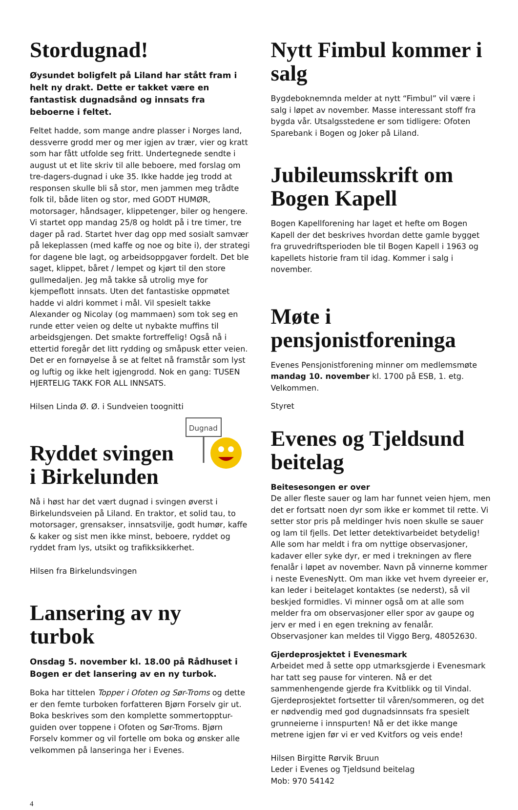Stordugnad!
Øysundet boligfelt på Liland har stått fram i helt ny drakt. Dette er takket være en fantastisk dugnadsånd og innsats fra beboerne i feltet.
Feltet hadde, som mange andre plasser i Norges land, dessverre grodd mer og mer igjen av trær, vier og kratt som har fått utfolde seg fritt. Undertegnede sendte i august ut et lite skriv til alle beboere, med forslag om tre-dagers-dugnad i uke 35. Ikke hadde jeg trodd at responsen skulle bli så stor, men jammen meg trådte folk til, både liten og stor, med GODT HUMØR, motorsager, håndsager, klippetenger, biler og hengere. Vi startet opp mandag 25/8 og holdt på i tre timer, tre dager på rad. Startet hver dag opp med sosialt samvær på lekeplassen (med kaffe og noe og bite i), der strategi for dagene ble lagt, og arbeidsoppgaver fordelt. Det ble saget, klippet, båret / lempet og kjørt til den store gullmedaljen. Jeg må takke så utrolig mye for kjempeflott innsats. Uten det fantastiske oppmøtet hadde vi aldri kommet i mål. Vil spesielt takke Alexander og Nicolay (og mammaen) som tok seg en runde etter veien og delte ut nybakte muffins til arbeidsgjengen. Det smakte fortreffelig! Også nå i ettertid foregår det litt rydding og småpusk etter veien. Det er en fornøyelse å se at feltet nå framstår som lyst og luftig og ikke helt igjengrodd. Nok en gang: TUSEN HJERTELIG TAKK FOR ALL INNSATS.
Hilsen Linda Ø. Ø. i Sundveien toognitti
Dugnad
Ryddet svingen i Birkelunden
Nå i høst har det vært dugnad i svingen øverst i Birkelundsveien på Liland. En traktor, et solid tau, to motorsager, grensakser, innsatsvilje, godt humør, kaffe & kaker og sist men ikke minst, beboere, ryddet og ryddet fram lys, utsikt og trafikksikkerhet.
Hilsen fra Birkelundsvingen
Lansering av ny turbok
Onsdag 5. november kl. 18.00 på Rådhuset i Bogen er det lansering av en ny turbok.
Boka har tittelen Topper i Ofoten og Sør-Troms og dette er den femte turboken forfatteren Bjørn Forselv gir ut. Boka beskrives som den komplette sommertopptur-guiden over toppene i Ofoten og Sør-Troms. Bjørn Forselv kommer og vil fortelle om boka og ønsker alle velkommen på lanseringa her i Evenes.
Nytt Fimbul kommer i salg
Bygdeboknemnda melder at nytt “Fimbul” vil være i salg i løpet av november. Masse interessant stoff fra bygda vår. Utsalgsstedene er som tidligere: Ofoten Sparebank i Bogen og Joker på Liland.
Jubileumsskrift om Bogen Kapell
Bogen Kapellforening har laget et hefte om Bogen Kapell der det beskrives hvordan dette gamle bygget fra gruvedriftsperioden ble til Bogen Kapell i 1963 og kapellets historie fram til idag. Kommer i salg i november.
Møte i pensjonistforeninga
Evenes Pensjonistforening minner om medlemsmøte mandag 10. november kl. 1700 på ESB, 1. etg. Velkommen.
Styret
Evenes og Tjeldsund beitelag
Beitesesongen er over
De aller fleste sauer og lam har funnet veien hjem, men det er fortsatt noen dyr som ikke er kommet til rette. Vi setter stor pris på meldinger hvis noen skulle se sauer og lam til fjells. Det letter detektivarbeidet betydelig!
Alle som har meldt i fra om nyttige observasjoner, kadaver eller syke dyr, er med i trekningen av flere fenalår i løpet av november. Navn på vinnerne kommer i neste EvenesNytt. Om man ikke vet hvem dyreeier er, kan leder i beitelaget kontaktes (se nederst), så vil beskjed formidles. Vi minner også om at alle som melder fra om observasjoner eller spor av gaupe og jerv er med i en egen trekning av fenalår. Observasjoner kan meldes til Viggo Berg, 48052630.
Gjerdeprosjektet i Evenesmark
Arbeidet med å sette opp utmarksgjerde i Evenesmark har tatt seg pause for vinteren. Nå er det sammenhengende gjerde fra Kvitblikk og til Vindal. Gjerdeprosjektet fortsetter til våren/sommeren, og det er nødvendig med god dugnadsinnsats fra spesielt grunneierne i innspurten! Nå er det ikke mange metrene igjen før vi er ved Kvitfors og veis ende!
Hilsen Birgitte Rørvik Bruun
Leder i Evenes og Tjeldsund beitelag
Mob: 970 54142
4